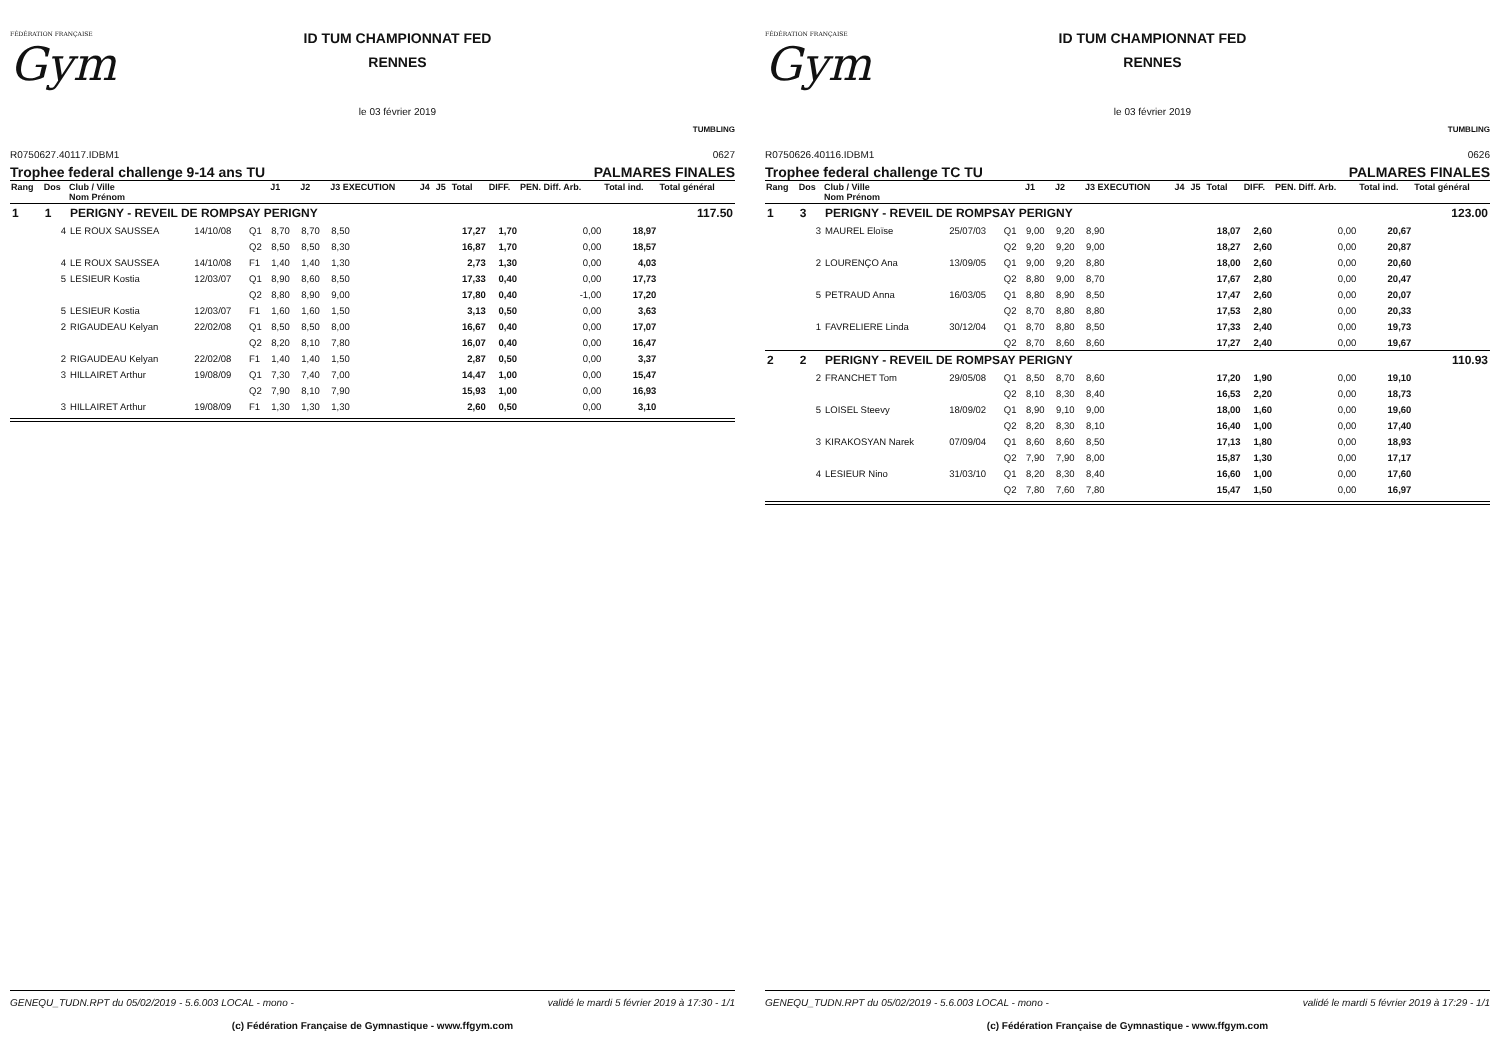FÉDÉRATION FRANÇAISE
Gym
ID TUM CHAMPIONNAT FED
RENNES
le 03 février 2019
TUMBLING
R0750627.40117.IDBM1 0627
Trophee federal challenge 9-14 ans TU PALMARES FINALES
| Rang | Dos | Club / Ville Nom Prénom | | | J1 | J2 | J3 EXECUTION | J4 | J5 | Total | DIFF. | PEN. Diff. Arb. | Total ind. | Total général |
| --- | --- | --- | --- | --- | --- | --- | --- | --- | --- | --- | --- | --- | --- | --- |
| 1 | 1 | PERIGNY - REVEIL DE ROMPSAY PERIGNY | | | | | | | | | | | | 117.50 |
| | 4 | LE ROUX SAUSSEA | 14/10/08 | Q1 | 8,70 | 8,70 | 8,50 | | | 17,27 | 1,70 | 0,00 | 18,97 | |
| | | | | Q2 | 8,50 | 8,50 | 8,30 | | | 16,87 | 1,70 | 0,00 | 18,57 | |
| | 4 | LE ROUX SAUSSEA | 14/10/08 | F1 | 1,40 | 1,40 | 1,30 | | | 2,73 | 1,30 | 0,00 | 4,03 | |
| | 5 | LESIEUR Kostia | 12/03/07 | Q1 | 8,90 | 8,60 | 8,50 | | | 17,33 | 0,40 | 0,00 | 17,73 | |
| | | | | Q2 | 8,80 | 8,90 | 9,00 | | | 17,80 | 0,40 | -1,00 | 17,20 | |
| | 5 | LESIEUR Kostia | 12/03/07 | F1 | 1,60 | 1,60 | 1,50 | | | 3,13 | 0,50 | 0,00 | 3,63 | |
| | 2 | RIGAUDEAU Kelyan | 22/02/08 | Q1 | 8,50 | 8,50 | 8,00 | | | 16,67 | 0,40 | 0,00 | 17,07 | |
| | | | | Q2 | 8,20 | 8,10 | 7,80 | | | 16,07 | 0,40 | 0,00 | 16,47 | |
| | 2 | RIGAUDEAU Kelyan | 22/02/08 | F1 | 1,40 | 1,40 | 1,50 | | | 2,87 | 0,50 | 0,00 | 3,37 | |
| | 3 | HILLAIRET Arthur | 19/08/09 | Q1 | 7,30 | 7,40 | 7,00 | | | 14,47 | 1,00 | 0,00 | 15,47 | |
| | | | | Q2 | 7,90 | 8,10 | 7,90 | | | 15,93 | 1,00 | 0,00 | 16,93 | |
| | 3 | HILLAIRET Arthur | 19/08/09 | F1 | 1,30 | 1,30 | 1,30 | | | 2,60 | 0,50 | 0,00 | 3,10 | |
GENEQU_TUDN.RPT du 05/02/2019 - 5.6.003 LOCAL - mono - validé le mardi 5 février 2019 à 17:30 - 1/1
(c) Fédération Française de Gymnastique - www.ffgym.com
FÉDÉRATION FRANÇAISE
Gym
ID TUM CHAMPIONNAT FED
RENNES
le 03 février 2019
TUMBLING
R0750626.40116.IDBM1 0626
Trophee federal challenge TC TU PALMARES FINALES
| Rang | Dos | Club / Ville Nom Prénom | | | J1 | J2 | J3 EXECUTION | J4 | J5 | Total | DIFF. | PEN. Diff. Arb. | Total ind. | Total général |
| --- | --- | --- | --- | --- | --- | --- | --- | --- | --- | --- | --- | --- | --- | --- |
| 1 | 3 | PERIGNY - REVEIL DE ROMPSAY PERIGNY | | | | | | | | | | | | 123.00 |
| | 3 | MAUREL Eloïse | 25/07/03 | Q1 | 9,00 | 9,20 | 8,90 | | | 18,07 | 2,60 | 0,00 | 20,67 | |
| | | | | Q2 | 9,20 | 9,20 | 9,00 | | | 18,27 | 2,60 | 0,00 | 20,87 | |
| | 2 | LOURENÇO Ana | 13/09/05 | Q1 | 9,00 | 9,20 | 8,80 | | | 18,00 | 2,60 | 0,00 | 20,60 | |
| | | | | Q2 | 8,80 | 9,00 | 8,70 | | | 17,67 | 2,80 | 0,00 | 20,47 | |
| | 5 | PETRAUD Anna | 16/03/05 | Q1 | 8,80 | 8,90 | 8,50 | | | 17,47 | 2,60 | 0,00 | 20,07 | |
| | | | | Q2 | 8,70 | 8,80 | 8,80 | | | 17,53 | 2,80 | 0,00 | 20,33 | |
| | 1 | FAVRELIERE Linda | 30/12/04 | Q1 | 8,70 | 8,80 | 8,50 | | | 17,33 | 2,40 | 0,00 | 19,73 | |
| | | | | Q2 | 8,70 | 8,60 | 8,60 | | | 17,27 | 2,40 | 0,00 | 19,67 | |
| 2 | 2 | PERIGNY - REVEIL DE ROMPSAY PERIGNY | | | | | | | | | | | | 110.93 |
| | 2 | FRANCHET Tom | 29/05/08 | Q1 | 8,50 | 8,70 | 8,60 | | | 17,20 | 1,90 | 0,00 | 19,10 | |
| | | | | Q2 | 8,10 | 8,30 | 8,40 | | | 16,53 | 2,20 | 0,00 | 18,73 | |
| | 5 | LOISEL Steevy | 18/09/02 | Q1 | 8,90 | 9,10 | 9,00 | | | 18,00 | 1,60 | 0,00 | 19,60 | |
| | | | | Q2 | 8,20 | 8,30 | 8,10 | | | 16,40 | 1,00 | 0,00 | 17,40 | |
| | 3 | KIRAKOSYAN Narek | 07/09/04 | Q1 | 8,60 | 8,60 | 8,50 | | | 17,13 | 1,80 | 0,00 | 18,93 | |
| | | | | Q2 | 7,90 | 7,90 | 8,00 | | | 15,87 | 1,30 | 0,00 | 17,17 | |
| | 4 | LESIEUR Nino | 31/03/10 | Q1 | 8,20 | 8,30 | 8,40 | | | 16,60 | 1,00 | 0,00 | 17,60 | |
| | | | | Q2 | 7,80 | 7,60 | 7,80 | | | 15,47 | 1,50 | 0,00 | 16,97 | |
GENEQU_TUDN.RPT du 05/02/2019 - 5.6.003 LOCAL - mono - validé le mardi 5 février 2019 à 17:29 - 1/1
(c) Fédération Française de Gymnastique - www.ffgym.com